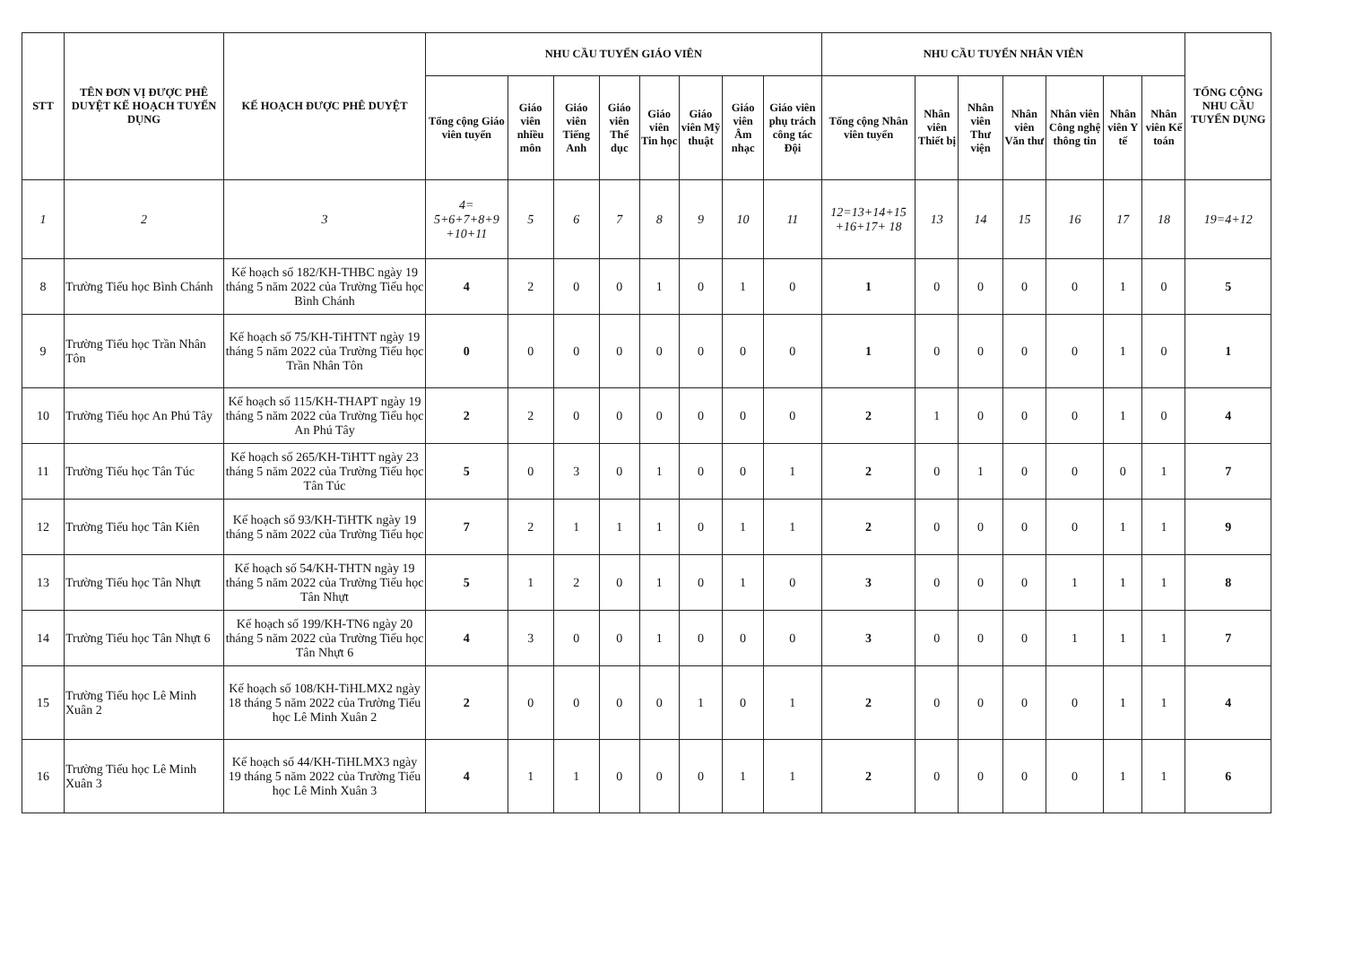| STT | TÊN ĐƠN VỊ ĐƯỢC PHÊ DUYỆT KẾ HOẠCH TUYỂN DỤNG | KẾ HOẠCH ĐƯỢC PHÊ DUYỆT | NHU CẦU TUYỂN GIÁO VIÊN | | | | | | | | NHU CẦU TUYỂN NHÂN VIÊN | | | | | | | TỔNG CỘNG NHU CẦU TUYỂN DỤNG |
| --- | --- | --- | --- | --- | --- | --- | --- | --- | --- | --- | --- | --- | --- | --- | --- | --- | --- | --- |
| | | | Tổng cộng Giáo viên tuyển | Giáo viên nhiều môn | Giáo viên Tiếng Anh | Giáo viên Thể dục | Giáo viên Tin học | Giáo viên Mỹ thuật | Giáo viên Âm nhạc | Giáo viên phụ trách công tác Đội | Tổng cộng Nhân viên tuyển | Nhân viên Thiết bị | Nhân viên Thư viện | Nhân viên Văn thư | Nhân viên Công nghệ thông tin | Nhân viên Y tế | Nhân viên Kế toán | |
| 1 | 2 | 3 | 4= 5+6+7+8+9 +10+11 | 5 | 6 | 7 | 8 | 9 | 10 | 11 | 12=13+14+15 +16+17+ 18 | 13 | 14 | 15 | 16 | 17 | 18 | 19=4+12 |
| 8 | Trường Tiểu học Bình Chánh | Kế hoạch số 182/KH-THBC ngày 19 tháng 5 năm 2022 của Trường Tiểu học Bình Chánh | 4 | 2 | 0 | 0 | 1 | 0 | 1 | 0 | 1 | 0 | 0 | 0 | 0 | 1 | 0 | 5 |
| 9 | Trường Tiểu học Trần Nhân Tôn | Kế hoạch số 75/KH-TiHTNT ngày 19 tháng 5 năm 2022 của Trường Tiểu học Trần Nhân Tôn | 0 | 0 | 0 | 0 | 0 | 0 | 0 | 0 | 1 | 0 | 0 | 0 | 0 | 1 | 0 | 1 |
| 10 | Trường Tiểu học An Phú Tây | Kế hoạch số 115/KH-THAPT ngày 19 tháng 5 năm 2022 của Trường Tiểu học An Phú Tây | 2 | 2 | 0 | 0 | 0 | 0 | 0 | 0 | 2 | 1 | 0 | 0 | 0 | 1 | 0 | 4 |
| 11 | Trường Tiểu học Tân Túc | Kế hoạch số 265/KH-TiHTT ngày 23 tháng 5 năm 2022 của Trường Tiểu học Tân Túc | 5 | 0 | 3 | 0 | 1 | 0 | 0 | 1 | 2 | 0 | 1 | 0 | 0 | 0 | 1 | 7 |
| 12 | Trường Tiểu học Tân Kiên | Kế hoạch số 93/KH-TiHTK ngày 19 tháng 5 năm 2022 của Trường Tiểu học | 7 | 2 | 1 | 1 | 1 | 0 | 1 | 1 | 2 | 0 | 0 | 0 | 0 | 1 | 1 | 9 |
| 13 | Trường Tiểu học Tân Nhựt | Kế hoạch số 54/KH-THTN ngày 19 tháng 5 năm 2022 của Trường Tiểu học Tân Nhựt | 5 | 1 | 2 | 0 | 1 | 0 | 1 | 0 | 3 | 0 | 0 | 0 | 1 | 1 | 1 | 8 |
| 14 | Trường Tiểu học Tân Nhựt 6 | Kế hoạch số 199/KH-TN6 ngày 20 tháng 5 năm 2022 của Trường Tiểu học Tân Nhựt 6 | 4 | 3 | 0 | 0 | 1 | 0 | 0 | 0 | 3 | 0 | 0 | 0 | 1 | 1 | 1 | 7 |
| 15 | Trường Tiểu học Lê Minh Xuân 2 | Kế hoạch số 108/KH-TiHLMX2 ngày 18 tháng 5 năm 2022 của Trường Tiểu học Lê Minh Xuân 2 | 2 | 0 | 0 | 0 | 0 | 1 | 0 | 1 | 2 | 0 | 0 | 0 | 0 | 1 | 1 | 4 |
| 16 | Trường Tiểu học Lê Minh Xuân 3 | Kế hoạch số 44/KH-TiHLMX3 ngày 19 tháng 5 năm 2022 của Trường Tiểu học Lê Minh Xuân 3 | 4 | 1 | 1 | 0 | 0 | 0 | 1 | 1 | 2 | 0 | 0 | 0 | 0 | 1 | 1 | 6 |